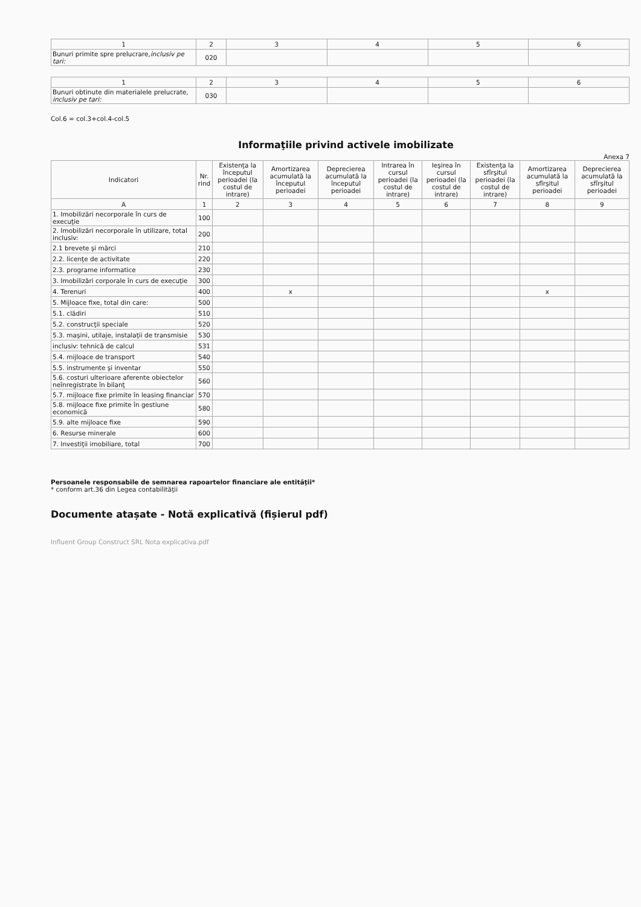| 1 | 2 | 3 | 4 | 5 | 6 |
| Bunuri primite spre prelucrare, inclusiv pe tari: | 020 | | | | |
| 1 | 2 | 3 | 4 | 5 | 6 |
| Bunuri obtinute din materialele prelucrate, inclusiv pe tari: | 030 | | | | |
Col.6 = col.3+col.4-col.5
Informaţiile privind activele imobilizate
Anexa 7
| Indicatori | Nr. rind | Existenţa la începutul perioadei (la costul de intrare) | Amortizarea acumulată la începutul perioadei | Deprecierea acumulată la începutul perioadei | Intrarea în cursul perioadei (la costul de intrare) | Ieşirea în cursul perioadei (la costul de intrare) | Existenţa la sfîrşitul perioadei (la costul de intrare) | Amortizarea acumulată la sfîrşitul perioadei | Deprecierea acumulată la sfîrşitul perioadei |
| --- | --- | --- | --- | --- | --- | --- | --- | --- | --- |
| A | 1 | 2 | 3 | 4 | 5 | 6 | 7 | 8 | 9 |
| 1. Imobilizări necorporale în curs de execuţie | 100 | | | | | | | | |
| 2. Imobilizări necorporale în utilizare, total inclusiv: | 200 | | | | | | | | |
| 2.1 brevete şi mărci | 210 | | | | | | | | |
| 2.2. licenţe de activitate | 220 | | | | | | | | |
| 2.3. programe informatice | 230 | | | | | | | | |
| 3. Imobilizări corporale în curs de execuţie | 300 | | | | | | | | |
| 4. Terenuri | 400 | | x | | | | | x | |
| 5. Mijloace fixe, total din care: | 500 | | | | | | | | |
| 5.1. clădiri | 510 | | | | | | | | |
| 5.2. construcţii speciale | 520 | | | | | | | | |
| 5.3. maşini, utilaje, instalaţii de transmisie | 530 | | | | | | | | |
| inclusiv: tehnică de calcul | 531 | | | | | | | | |
| 5.4. mijloace de transport | 540 | | | | | | | | |
| 5.5. instrumente şi inventar | 550 | | | | | | | | |
| 5.6. costuri ulterioare aferente obiectelor neînregistrate în bilanţ | 560 | | | | | | | | |
| 5.7. mijloace fixe primite în leasing financiar | 570 | | | | | | | | |
| 5.8. mijloace fixe primite în gestiune economică | 580 | | | | | | | | |
| 5.9. alte mijloace fixe | 590 | | | | | | | | |
| 6. Resurse minerale | 600 | | | | | | | | |
| 7. Investiţii imobiliare, total | 700 | | | | | | | | |
Persoanele responsabile de semnarea rapoartelor financiare ale entităţii*
* conform art.36 din Legea contabilităţii
Documente atașate - Notă explicativă (fișierul pdf)
Influent Group Construct SRL Nota explicativa.pdf